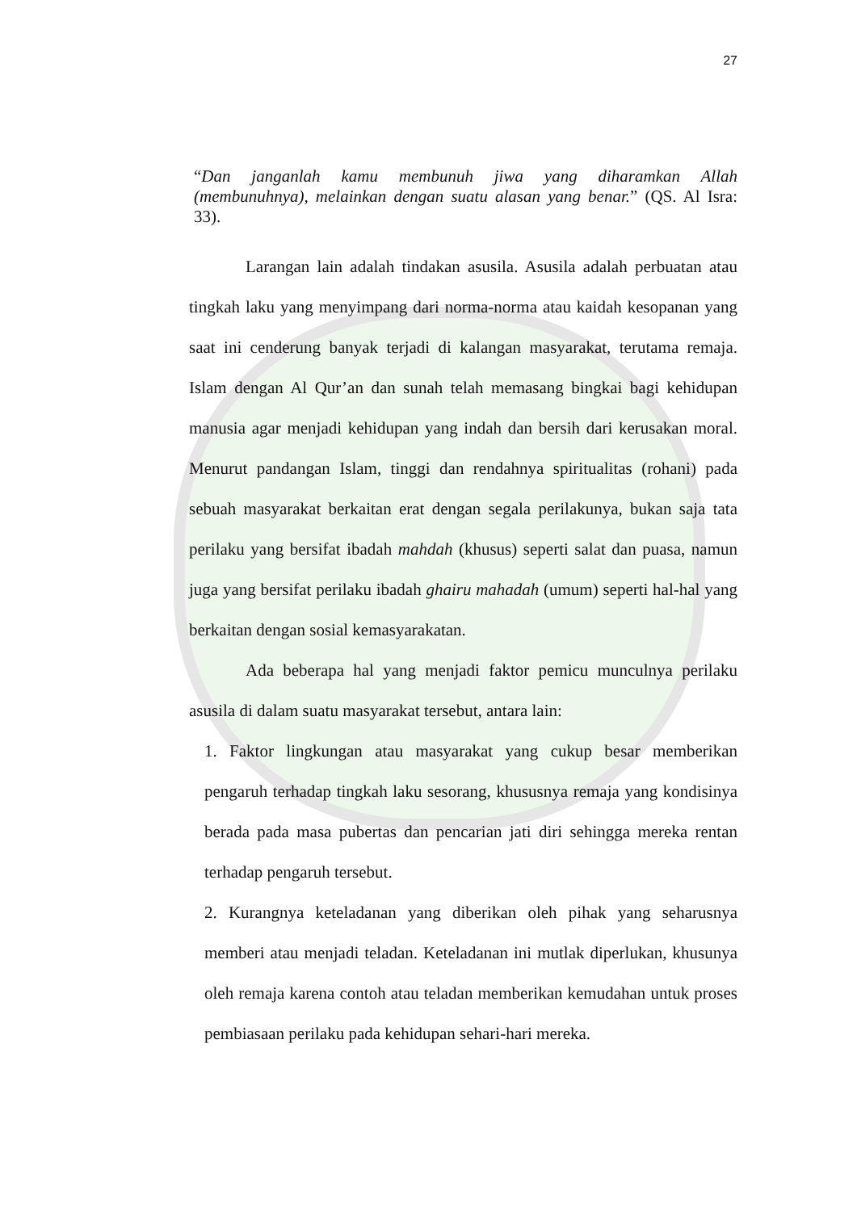27
“Dan janganlah kamu membunuh jiwa yang diharamkan Allah (membunuhnya), melainkan dengan suatu alasan yang benar.” (QS. Al Isra: 33).
Larangan lain adalah tindakan asusila. Asusila adalah perbuatan atau tingkah laku yang menyimpang dari norma-norma atau kaidah kesopanan yang saat ini cenderung banyak terjadi di kalangan masyarakat, terutama remaja. Islam dengan Al Qur’an dan sunah telah memasang bingkai bagi kehidupan manusia agar menjadi kehidupan yang indah dan bersih dari kerusakan moral. Menurut pandangan Islam, tinggi dan rendahnya spiritualitas (rohani) pada sebuah masyarakat berkaitan erat dengan segala perilakunya, bukan saja tata perilaku yang bersifat ibadah mahdah (khusus) seperti salat dan puasa, namun juga yang bersifat perilaku ibadah ghairu mahadah (umum) seperti hal-hal yang berkaitan dengan sosial kemasyarakatan.
Ada beberapa hal yang menjadi faktor pemicu munculnya perilaku asusila di dalam suatu masyarakat tersebut, antara lain:
1. Faktor lingkungan atau masyarakat yang cukup besar memberikan pengaruh terhadap tingkah laku sesorang, khususnya remaja yang kondisinya berada pada masa pubertas dan pencarian jati diri sehingga mereka rentan terhadap pengaruh tersebut.
2. Kurangnya keteladanan yang diberikan oleh pihak yang seharusnya memberi atau menjadi teladan. Keteladanan ini mutlak diperlukan, khusunya oleh remaja karena contoh atau teladan memberikan kemudahan untuk proses pembiasaan perilaku pada kehidupan sehari-hari mereka.